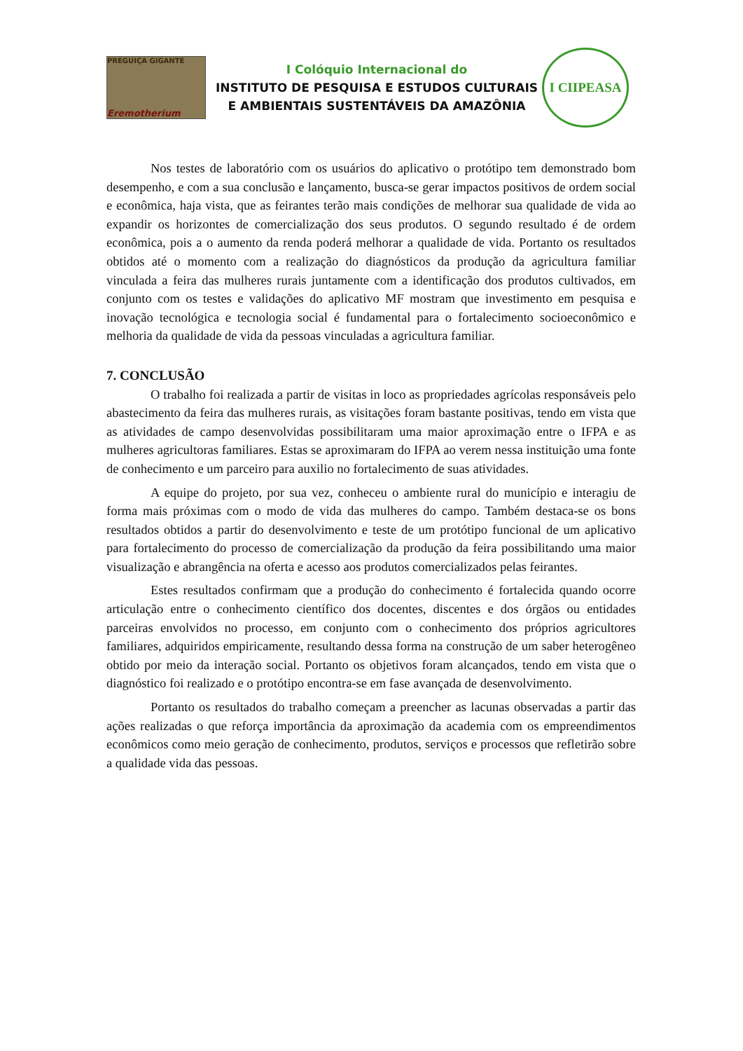PREGUIÇA GIGANTE
Eremotherium
I Colóquio Internacional do
INSTITUTO DE PESQUISA E ESTUDOS CULTURAIS
E AMBIENTAIS SUSTENTÁVEIS DA AMAZÔNIA
I CIIPEASA
Nos testes de laboratório com os usuários do aplicativo o protótipo tem demonstrado bom desempenho, e com a sua conclusão e lançamento, busca-se gerar impactos positivos de ordem social e econômica, haja vista, que as feirantes terão mais condições de melhorar sua qualidade de vida ao expandir os horizontes de comercialização dos seus produtos. O segundo resultado é de ordem econômica, pois a o aumento da renda poderá melhorar a qualidade de vida. Portanto os resultados obtidos até o momento com a realização do diagnósticos da produção da agricultura familiar vinculada a feira das mulheres rurais juntamente com a identificação dos produtos cultivados, em conjunto com os testes e validações do aplicativo MF mostram que investimento em pesquisa e inovação tecnológica e tecnologia social é fundamental para o fortalecimento socioeconômico e melhoria da qualidade de vida da pessoas vinculadas a agricultura familiar.
7. CONCLUSÃO
O trabalho foi realizada a partir de visitas in loco as propriedades agrícolas responsáveis pelo abastecimento da feira das mulheres rurais, as visitações foram bastante positivas, tendo em vista que as atividades de campo desenvolvidas possibilitaram uma maior aproximação entre o IFPA e as mulheres agricultoras familiares. Estas se aproximaram do IFPA ao verem nessa instituição uma fonte de conhecimento e um parceiro para auxilio no fortalecimento de suas atividades.
A equipe do projeto, por sua vez, conheceu o ambiente rural do município e interagiu de forma mais próximas com o modo de vida das mulheres do campo. Também destaca-se os bons resultados obtidos a partir do desenvolvimento e teste de um protótipo funcional de um aplicativo para fortalecimento do processo de comercialização da produção da feira possibilitando uma maior visualização e abrangência na oferta e acesso aos produtos comercializados pelas feirantes.
Estes resultados confirmam que a produção do conhecimento é fortalecida quando ocorre articulação entre o conhecimento científico dos docentes, discentes e dos órgãos ou entidades parceiras envolvidos no processo, em conjunto com o conhecimento dos próprios agricultores familiares, adquiridos empiricamente, resultando dessa forma na construção de um saber heterogêneo obtido por meio da interação social. Portanto os objetivos foram alcançados, tendo em vista que o diagnóstico foi realizado e o protótipo encontra-se em fase avançada de desenvolvimento.
Portanto os resultados do trabalho começam a preencher as lacunas observadas a partir das ações realizadas o que reforça importância da aproximação da academia com os empreendimentos econômicos como meio geração de conhecimento, produtos, serviços e processos que refletirão sobre a qualidade vida das pessoas.